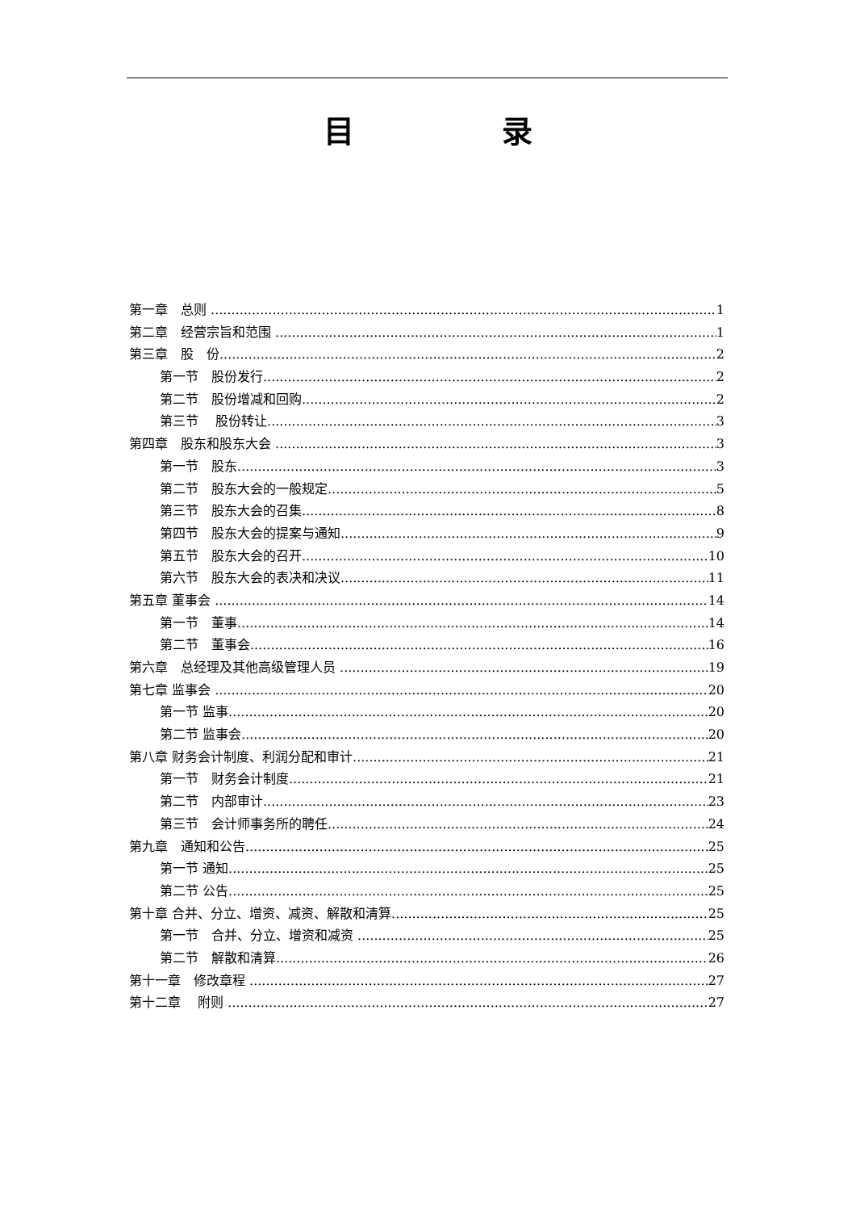目 录
第一章　总则 1
第二章　经营宗旨和范围 1
第三章　股　份 2
第一节　股份发行 2
第二节　股份增减和回购 2
第三节　 股份转让 3
第四章　股东和股东大会 3
第一节　股东 3
第二节　股东大会的一般规定 5
第三节　股东大会的召集 8
第四节　股东大会的提案与通知 9
第五节　股东大会的召开 10
第六节　股东大会的表决和决议 11
第五章 董事会 14
第一节　董事 14
第二节　董事会 16
第六章　总经理及其他高级管理人员 19
第七章 监事会 20
第一节 监事 20
第二节 监事会 20
第八章 财务会计制度、利润分配和审计 21
第一节　财务会计制度 21
第二节　内部审计 23
第三节　会计师事务所的聘任 24
第九章　通知和公告 25
第一节 通知 25
第二节 公告 25
第十章 合并、分立、增资、减资、解散和清算 25
第一节　合并、分立、增资和减资 25
第二节　解散和清算 26
第十一章　修改章程 27
第十二章　 附则 27